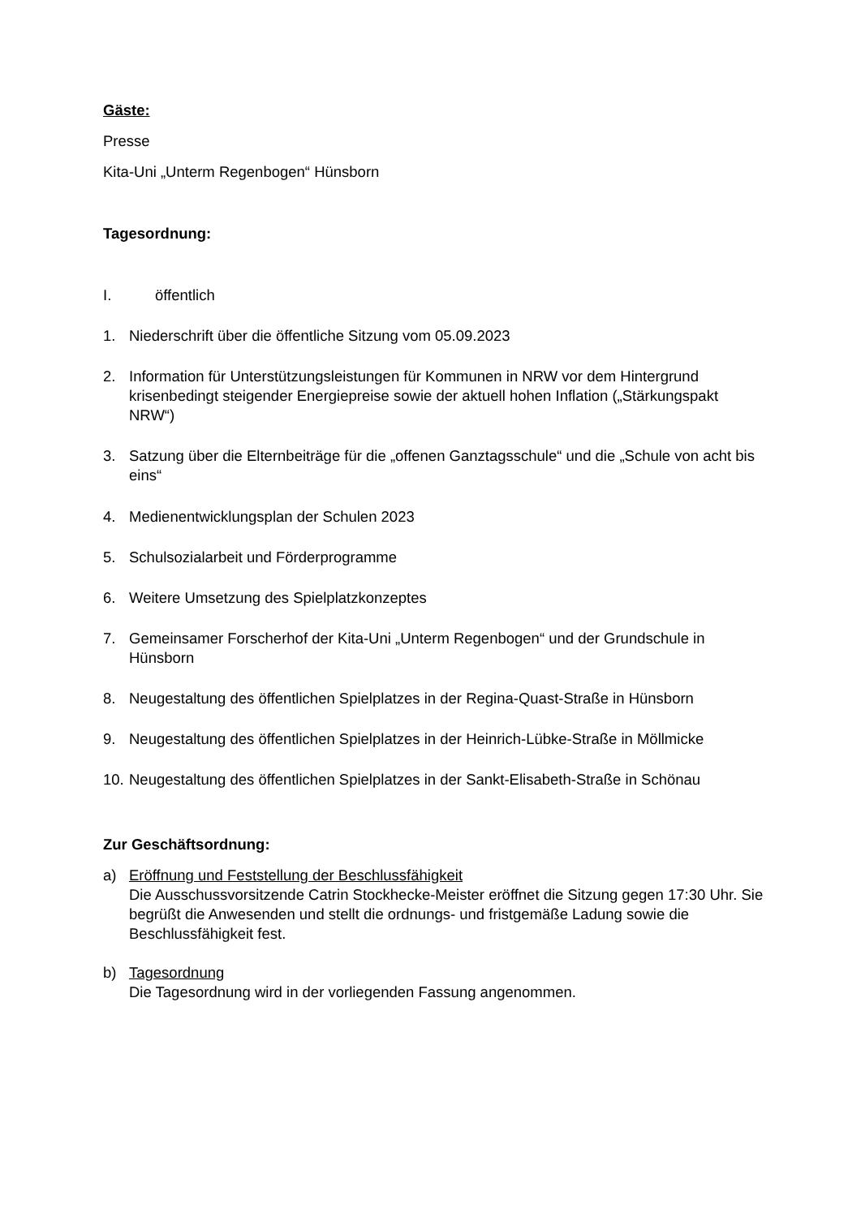Gäste:
Presse
Kita-Uni „Unterm Regenbogen“ Hünsborn
Tagesordnung:
I. öffentlich
1. Niederschrift über die öffentliche Sitzung vom 05.09.2023
2. Information für Unterstützungsleistungen für Kommunen in NRW vor dem Hintergrund krisenbedingt steigender Energiepreise sowie der aktuell hohen Inflation („Stärkungspakt NRW“)
3. Satzung über die Elternbeiträge für die „offenen Ganztagsschule“ und die „Schule von acht bis eins“
4. Medienentwicklungsplan der Schulen 2023
5. Schulsozialarbeit und Förderprogramme
6. Weitere Umsetzung des Spielplatzkonzeptes
7. Gemeinsamer Forscherhof der Kita-Uni „Unterm Regenbogen“ und der Grundschule in Hünsborn
8. Neugestaltung des öffentlichen Spielplatzes in der Regina-Quast-Straße in Hünsborn
9. Neugestaltung des öffentlichen Spielplatzes in der Heinrich-Lübke-Straße in Möllmicke
10. Neugestaltung des öffentlichen Spielplatzes in der Sankt-Elisabeth-Straße in Schönau
Zur Geschäftsordnung:
a) Eröffnung und Feststellung der Beschlussfähigkeit
Die Ausschussvorsitzende Catrin Stockhecke-Meister eröffnet die Sitzung gegen 17:30 Uhr. Sie begrüßt die Anwesenden und stellt die ordnungs- und fristgemäße Ladung sowie die Beschlussfähigkeit fest.
b) Tagesordnung
Die Tagesordnung wird in der vorliegenden Fassung angenommen.